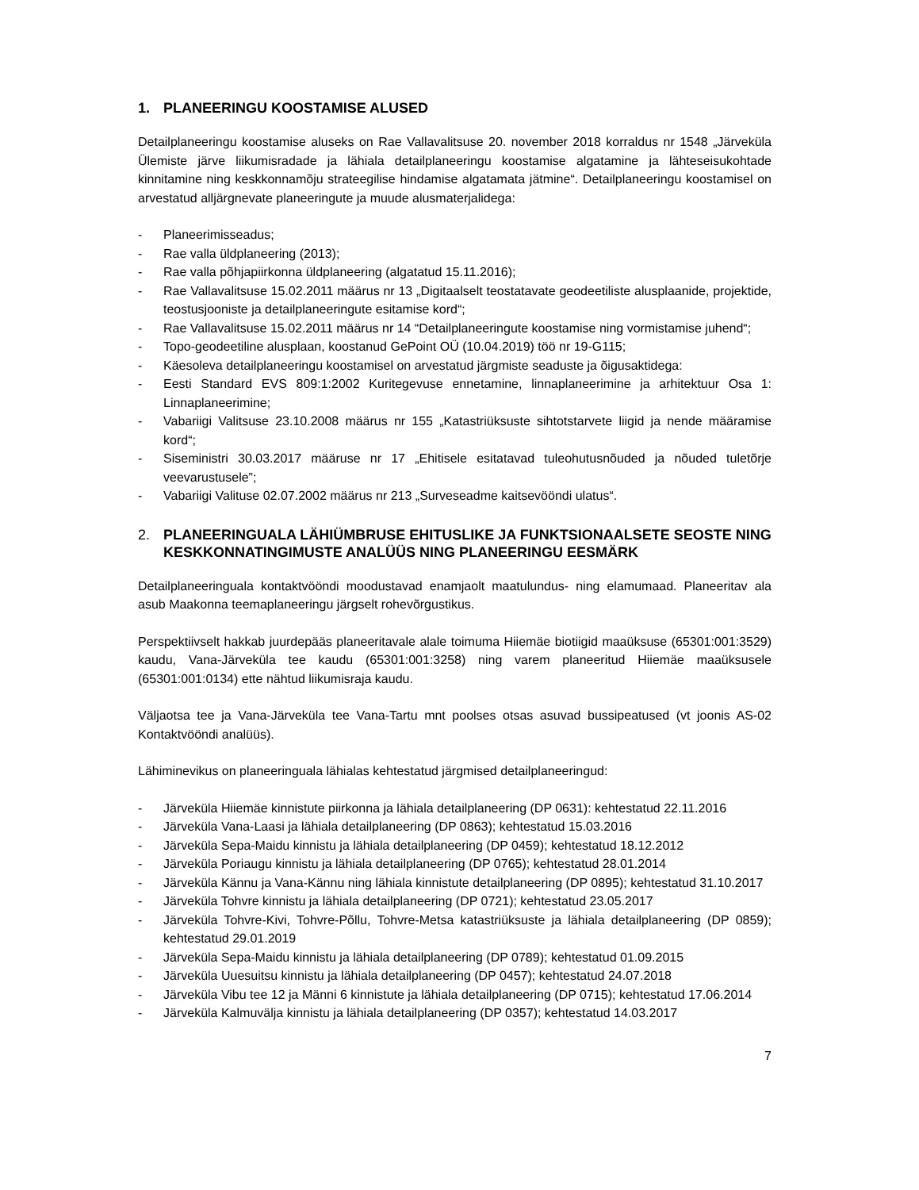1. PLANEERINGU KOOSTAMISE ALUSED
Detailplaneeringu koostamise aluseks on Rae Vallavalitsuse 20. november 2018 korraldus nr 1548 „Järveküla Ülemiste järve liikumisradade ja lähiala detailplaneeringu koostamise algatamine ja lähteseisukohtade kinnitamine ning keskkonnamõju strateegilise hindamise algatamata jätmine“. Detailplaneeringu koostamisel on arvestatud alljärgnevate planeeringute ja muude alusmaterjalidega:
- Planeerimisseadus;
- Rae valla üldplaneering (2013);
- Rae valla põhjapiirkonna üldplaneering (algatatud 15.11.2016);
- Rae Vallavalitsuse 15.02.2011 määrus nr 13 „Digitaalselt teostatavate geodeetiliste alusplaanide, projektide, teostusjooniste ja detailplaneeringute esitamise kord“;
- Rae Vallavalitsuse 15.02.2011 määrus nr 14 “Detailplaneeringute koostamise ning vormistamise juhend“;
- Topo-geodeetiline alusplaan, koostanud GePoint OÜ (10.04.2019) töö nr 19-G115;
- Käesoleva detailplaneeringu koostamisel on arvestatud järgmiste seaduste ja õigusaktidega:
- Eesti Standard EVS 809:1:2002 Kuritegevuse ennetamine, linnaplaneerimine ja arhitektuur Osa 1: Linnaplaneerimine;
- Vabariigi Valitsuse 23.10.2008 määrus nr 155 „Katastriüksuste sihtotstarvete liigid ja nende määramise kord“;
- Siseministri 30.03.2017 määruse nr 17 „Ehitisele esitatavad tuleohutusnõuded ja nõuded tuletõrje veevarustusele”;
- Vabariigi Valituse 02.07.2002 määrus nr 213 „Surveseadme kaitsevööndi ulatus“.
2. PLANEERINGUALA LÄHIÜMBRUSE EHITUSLIKE JA FUNKTSIONAALSETE SEOSTE NING KESKKONNATINGIMUSTE ANALÜÜS NING PLANEERINGU EESMÄRK
Detailplaneeringuala kontaktvööndi moodustavad enamjaolt maatulundus- ning elamumaad. Planeeritav ala asub Maakonna teemaplaneeringu järgselt rohevõrgustikus.
Perspektiivselt hakkab juurdepääs planeeritavale alale toimuma Hiiemäe biotiigid maaüksuse (65301:001:3529) kaudu, Vana-Järveküla tee kaudu (65301:001:3258) ning varem planeeritud Hiiemäe maaüksusele (65301:001:0134) ette nähtud liikumisraja kaudu.
Väljaotsa tee ja Vana-Järveküla tee Vana-Tartu mnt poolses otsas asuvad bussipeatused (vt joonis AS-02 Kontaktvööndi analüüs).
Lähiminevikus on planeeringuala lähialas kehtestatud järgmised detailplaneeringud:
- Järveküla Hiiemäe kinnistute piirkonna ja lähiala detailplaneering (DP 0631): kehtestatud 22.11.2016
- Järveküla Vana-Laasi ja lähiala detailplaneering (DP 0863); kehtestatud 15.03.2016
- Järveküla Sepa-Maidu kinnistu ja lähiala detailplaneering (DP 0459); kehtestatud 18.12.2012
- Järveküla Poriaugu kinnistu ja lähiala detailplaneering (DP 0765); kehtestatud 28.01.2014
- Järveküla Kännu ja Vana-Kännu ning lähiala kinnistute detailplaneering (DP 0895); kehtestatud 31.10.2017
- Järveküla Tohvre kinnistu ja lähiala detailplaneering (DP 0721); kehtestatud 23.05.2017
- Järveküla Tohvre-Kivi, Tohvre-Põllu, Tohvre-Metsa katastriüksuste ja lähiala detailplaneering (DP 0859); kehtestatud 29.01.2019
- Järveküla Sepa-Maidu kinnistu ja lähiala detailplaneering (DP 0789); kehtestatud 01.09.2015
- Järveküla Uuesuitsu kinnistu ja lähiala detailplaneering (DP 0457); kehtestatud 24.07.2018
- Järveküla Vibu tee 12 ja Männi 6 kinnistute ja lähiala detailplaneering (DP 0715); kehtestatud 17.06.2014
- Järveküla Kalmuvälja kinnistu ja lähiala detailplaneering (DP 0357); kehtestatud 14.03.2017
7